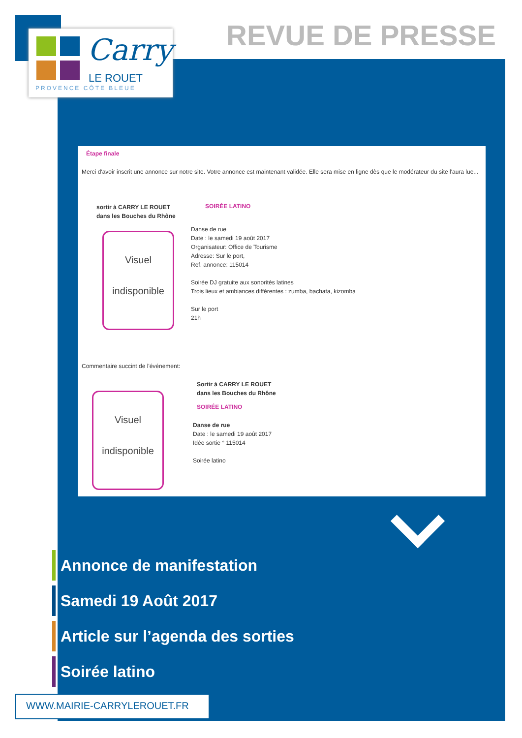Carry
LE ROUET
PROVENCE CÔTE BLEUE
REVUE DE PRESSE
Étape finale
Merci d'avoir inscrit une annonce sur notre site. Votre annonce est maintenant validée. Elle sera mise en ligne dès que le modérateur du site l'aura lue...
sortir à CARRY LE ROUET
dans les Bouches du Rhône
SOIRÉE LATINO
Visuel
indisponible
Danse de rue
Date : le samedi 19 août 2017
Organisateur: Office de Tourisme
Adresse: Sur le port,
Ref. annonce: 115014
Soirée DJ gratuite aux sonorités latines
Trois lieux et ambiances différentes : zumba, bachata, kizomba
Sur le port
21h
Commentaire succint de l'événement:
Visuel
indisponible
Sortir à CARRY LE ROUET
dans les Bouches du Rhône
SOIRÉE LATINO
Danse de rue
Date : le samedi 19 août 2017
Idée sortie ° 115014
Soirée latino
Annonce de manifestation
Samedi 19 Août 2017
Article sur l’agenda des sorties
Soirée latino
WWW.MAIRIE-CARRYLEROUET.FR